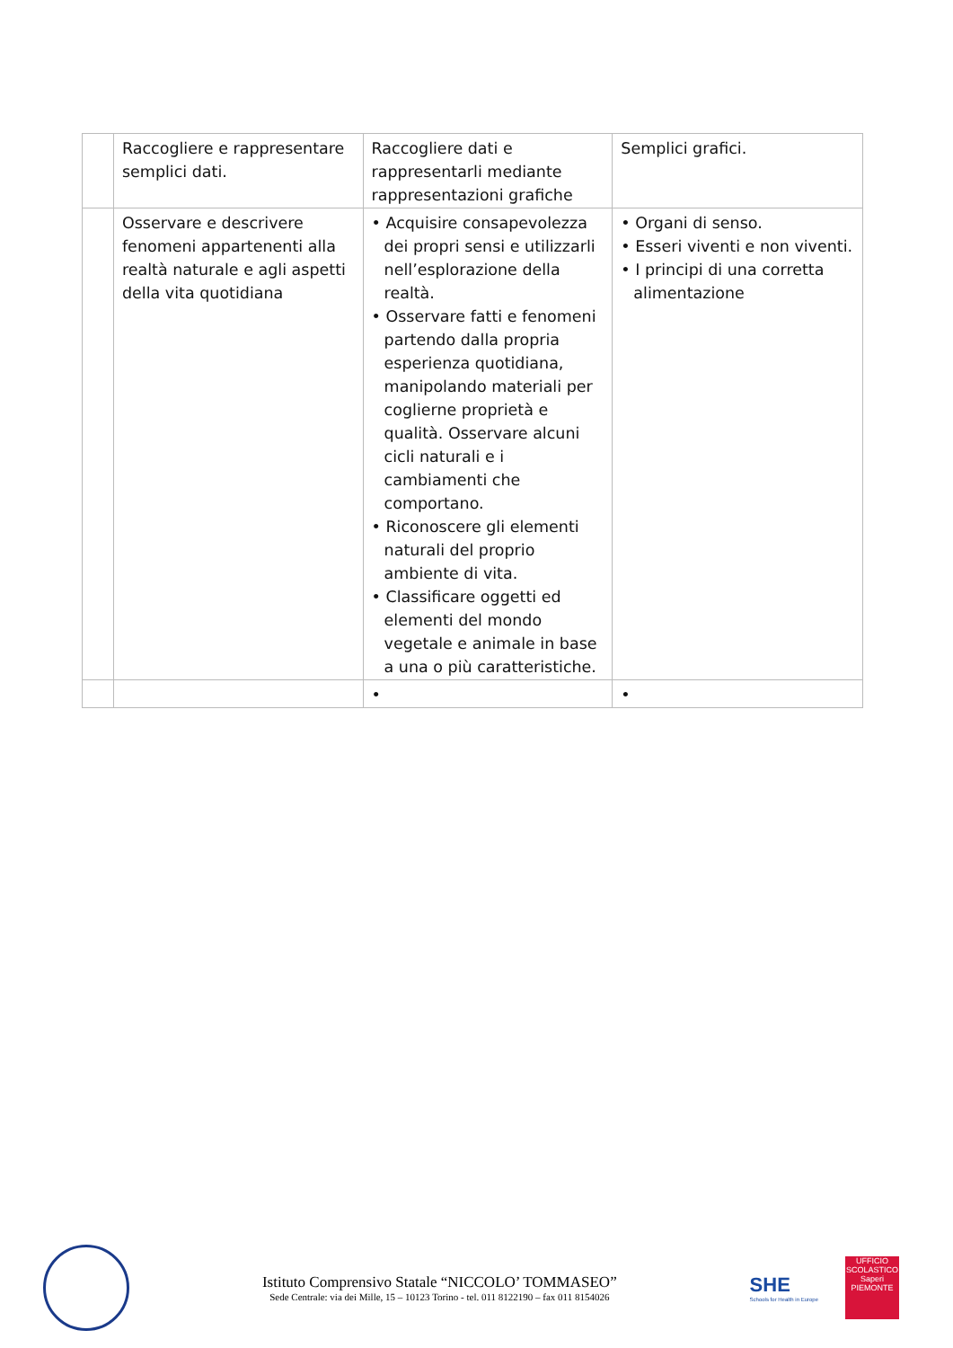| | Raccogliere e rappresentare semplici dati. | Raccogliere dati e rappresentarli mediante rappresentazioni grafiche | Semplici grafici. |
| | Osservare e descrivere fenomeni appartenenti alla realtà naturale e agli aspetti della vita quotidiana | • Acquisire consapevolezza dei propri sensi e utilizzarli nell’esplorazione della realtà. • Osservare fatti e fenomeni partendo dalla propria esperienza quotidiana, manipolando materiali per coglierne proprietà e qualità. Osservare alcuni cicli naturali e i cambiamenti che comportano. • Riconoscere gli elementi naturali del proprio ambiente di vita. • Classificare oggetti ed elementi del mondo vegetale e animale in base a una o più caratteristiche. | • Organi di senso. • Esseri viventi e non viventi. • I principi di una corretta alimentazione |
| | | • | • |
Istituto Comprensivo Statale “NICCOLO’ TOMMASEO”
Sede Centrale: via dei Mille, 15 – 10123 Torino - tel. 011 8122190 – fax 011 8154026
SHE
Schools for Health in Europe
UFFICIO SCOLASTICO
Saperi
PIEMONTE